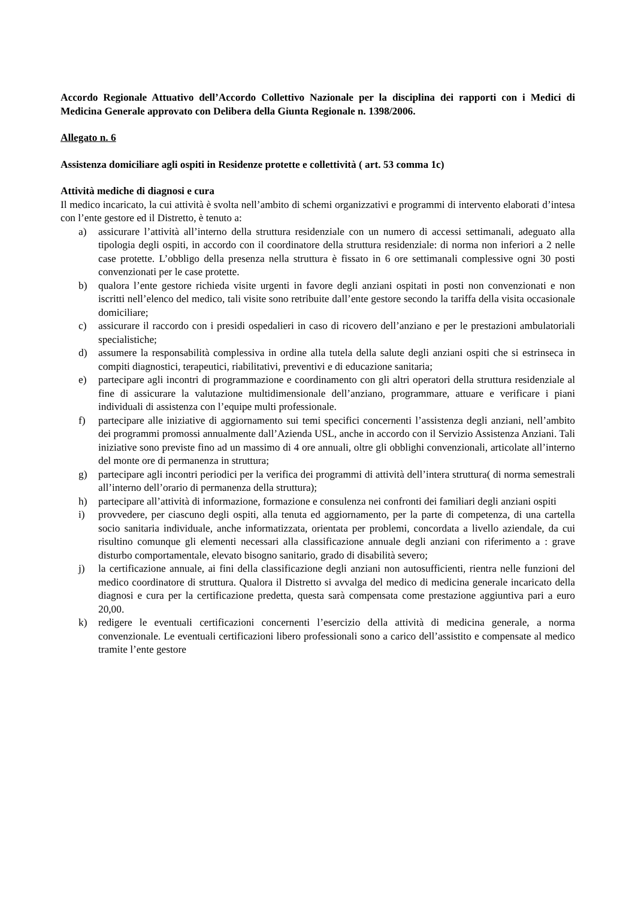Accordo Regionale Attuativo dell’Accordo Collettivo Nazionale per la disciplina dei rapporti con i Medici di Medicina Generale approvato con Delibera della Giunta Regionale n. 1398/2006.
Allegato n. 6
Assistenza domiciliare agli ospiti in Residenze protette e collettività ( art. 53 comma 1c)
Attività mediche di diagnosi e cura
Il medico incaricato, la cui attività è svolta nell’ambito di schemi organizzativi e programmi di intervento elaborati d’intesa con l’ente gestore ed il Distretto, è tenuto a:
a) assicurare l’attività all’interno della struttura residenziale con un numero di accessi settimanali, adeguato alla tipologia degli ospiti, in accordo con il coordinatore della struttura residenziale: di norma non inferiori a 2 nelle case protette. L’obbligo della presenza nella struttura è fissato in 6 ore settimanali complessive ogni 30 posti convenzionati per le case protette.
b) qualora l’ente gestore richieda visite urgenti in favore degli anziani ospitati in posti non convenzionati e non iscritti nell’elenco del medico, tali visite sono retribuite dall’ente gestore secondo la tariffa della visita occasionale domiciliare;
c) assicurare il raccordo con i presidi ospedalieri in caso di ricovero dell’anziano e per le prestazioni ambulatoriali specialistiche;
d) assumere la responsabilità complessiva in ordine alla tutela della salute degli anziani ospiti che si estrinseca in compiti diagnostici, terapeutici, riabilitativi, preventivi e di educazione sanitaria;
e) partecipare agli incontri di programmazione e coordinamento con gli altri operatori della struttura residenziale al fine di assicurare la valutazione multidimensionale dell’anziano, programmare, attuare e verificare i piani individuali di assistenza con l’equipe multi professionale.
f) partecipare alle iniziative di aggiornamento sui temi specifici concernenti l’assistenza degli anziani, nell’ambito dei programmi promossi annualmente dall’Azienda USL, anche in accordo con il Servizio Assistenza Anziani. Tali iniziative sono previste fino ad un massimo di 4 ore annuali, oltre gli obblighi convenzionali, articolate all’interno del monte ore di permanenza in struttura;
g) partecipare agli incontri periodici per la verifica dei programmi di attività dell’intera struttura( di norma semestrali all’interno dell’orario di permanenza della struttura);
h) partecipare all’attività di informazione, formazione e consulenza nei confronti dei familiari degli anziani ospiti
i) provvedere, per ciascuno degli ospiti, alla tenuta ed aggiornamento, per la parte di competenza, di una cartella socio sanitaria individuale, anche informatizzata, orientata per problemi, concordata a livello aziendale, da cui risultino comunque gli elementi necessari alla classificazione annuale degli anziani con riferimento a : grave disturbo comportamentale, elevato bisogno sanitario, grado di disabilità severo;
j) la certificazione annuale, ai fini della classificazione degli anziani non autosufficienti, rientra nelle funzioni del medico coordinatore di struttura. Qualora il Distretto si avvalga del medico di medicina generale incaricato della diagnosi e cura per la certificazione predetta, questa sarà compensata come prestazione aggiuntiva pari a euro 20,00.
k) redigere le eventuali certificazioni concernenti l’esercizio della attività di medicina generale, a norma convenzionale. Le eventuali certificazioni libero professionali sono a carico dell’assistito e compensate al medico tramite l’ente gestore